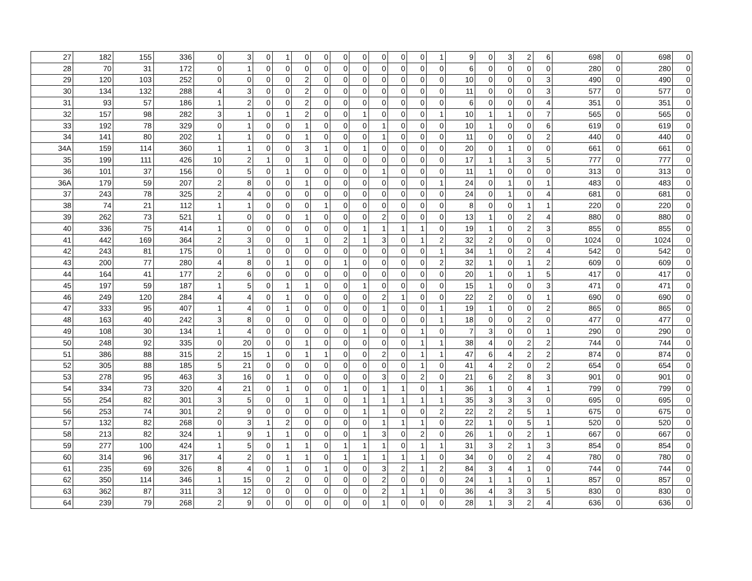| 27 | 182 | 155 | 336 | 0 | 3 | 0 | 1 | 0 | 0 | 0 | 0 | 0 | 0 | 0 | 1 | 9 | 0 | 3 | 2 | 6 | 698 | 0 | 698 | 0 |
| 28 | 70 | 31 | 172 | 0 | 1 | 0 | 0 | 0 | 0 | 0 | 0 | 0 | 0 | 0 | 0 | 6 | 0 | 0 | 0 | 0 | 280 | 0 | 280 | 0 |
| 29 | 120 | 103 | 252 | 0 | 0 | 0 | 0 | 2 | 0 | 0 | 0 | 0 | 0 | 0 | 0 | 10 | 0 | 0 | 0 | 3 | 490 | 0 | 490 | 0 |
| 30 | 134 | 132 | 288 | 4 | 3 | 0 | 0 | 2 | 0 | 0 | 0 | 0 | 0 | 0 | 0 | 11 | 0 | 0 | 0 | 3 | 577 | 0 | 577 | 0 |
| 31 | 93 | 57 | 186 | 1 | 2 | 0 | 0 | 2 | 0 | 0 | 0 | 0 | 0 | 0 | 0 | 6 | 0 | 0 | 0 | 4 | 351 | 0 | 351 | 0 |
| 32 | 157 | 98 | 282 | 3 | 1 | 0 | 1 | 2 | 0 | 0 | 1 | 0 | 0 | 0 | 1 | 10 | 1 | 1 | 0 | 7 | 565 | 0 | 565 | 0 |
| 33 | 192 | 78 | 329 | 0 | 1 | 0 | 0 | 1 | 0 | 0 | 0 | 1 | 0 | 0 | 0 | 10 | 1 | 0 | 0 | 6 | 619 | 0 | 619 | 0 |
| 34 | 141 | 80 | 202 | 1 | 1 | 0 | 0 | 1 | 0 | 0 | 0 | 1 | 0 | 0 | 0 | 11 | 0 | 0 | 0 | 2 | 440 | 0 | 440 | 0 |
| 34A | 159 | 114 | 360 | 1 | 1 | 0 | 0 | 3 | 1 | 0 | 1 | 0 | 0 | 0 | 0 | 20 | 0 | 1 | 0 | 0 | 661 | 0 | 661 | 0 |
| 35 | 199 | 111 | 426 | 10 | 2 | 1 | 0 | 1 | 0 | 0 | 0 | 0 | 0 | 0 | 0 | 17 | 1 | 1 | 3 | 5 | 777 | 0 | 777 | 0 |
| 36 | 101 | 37 | 156 | 0 | 5 | 0 | 1 | 0 | 0 | 0 | 0 | 1 | 0 | 0 | 0 | 11 | 1 | 0 | 0 | 0 | 313 | 0 | 313 | 0 |
| 36A | 179 | 59 | 207 | 2 | 8 | 0 | 0 | 1 | 0 | 0 | 0 | 0 | 0 | 0 | 1 | 24 | 0 | 1 | 0 | 1 | 483 | 0 | 483 | 0 |
| 37 | 243 | 78 | 325 | 2 | 4 | 0 | 0 | 0 | 0 | 0 | 0 | 0 | 0 | 0 | 0 | 24 | 0 | 1 | 0 | 4 | 681 | 0 | 681 | 0 |
| 38 | 74 | 21 | 112 | 1 | 1 | 0 | 0 | 0 | 1 | 0 | 0 | 0 | 0 | 0 | 0 | 8 | 0 | 0 | 1 | 1 | 220 | 0 | 220 | 0 |
| 39 | 262 | 73 | 521 | 1 | 0 | 0 | 0 | 1 | 0 | 0 | 0 | 2 | 0 | 0 | 0 | 13 | 1 | 0 | 2 | 4 | 880 | 0 | 880 | 0 |
| 40 | 336 | 75 | 414 | 1 | 0 | 0 | 0 | 0 | 0 | 0 | 1 | 1 | 1 | 1 | 0 | 19 | 1 | 0 | 2 | 3 | 855 | 0 | 855 | 0 |
| 41 | 442 | 169 | 364 | 2 | 3 | 0 | 0 | 1 | 0 | 2 | 1 | 3 | 0 | 1 | 2 | 32 | 2 | 0 | 0 | 0 | 1024 | 0 | 1024 | 0 |
| 42 | 243 | 81 | 175 | 0 | 1 | 0 | 0 | 0 | 0 | 0 | 0 | 0 | 0 | 0 | 1 | 34 | 1 | 0 | 2 | 4 | 542 | 0 | 542 | 0 |
| 43 | 200 | 77 | 280 | 4 | 8 | 0 | 1 | 0 | 0 | 1 | 0 | 0 | 0 | 0 | 2 | 32 | 1 | 0 | 1 | 2 | 609 | 0 | 609 | 0 |
| 44 | 164 | 41 | 177 | 2 | 6 | 0 | 0 | 0 | 0 | 0 | 0 | 0 | 0 | 0 | 0 | 20 | 1 | 0 | 1 | 5 | 417 | 0 | 417 | 0 |
| 45 | 197 | 59 | 187 | 1 | 5 | 0 | 1 | 1 | 0 | 0 | 1 | 0 | 0 | 0 | 0 | 15 | 1 | 0 | 0 | 3 | 471 | 0 | 471 | 0 |
| 46 | 249 | 120 | 284 | 4 | 4 | 0 | 1 | 0 | 0 | 0 | 0 | 2 | 1 | 0 | 0 | 22 | 2 | 0 | 0 | 1 | 690 | 0 | 690 | 0 |
| 47 | 333 | 95 | 407 | 1 | 4 | 0 | 1 | 0 | 0 | 0 | 0 | 1 | 0 | 0 | 1 | 19 | 1 | 0 | 0 | 2 | 865 | 0 | 865 | 0 |
| 48 | 163 | 40 | 242 | 3 | 8 | 0 | 0 | 0 | 0 | 0 | 0 | 0 | 0 | 0 | 1 | 18 | 0 | 0 | 2 | 0 | 477 | 0 | 477 | 0 |
| 49 | 108 | 30 | 134 | 1 | 4 | 0 | 0 | 0 | 0 | 0 | 1 | 0 | 0 | 1 | 0 | 7 | 3 | 0 | 0 | 1 | 290 | 0 | 290 | 0 |
| 50 | 248 | 92 | 335 | 0 | 20 | 0 | 0 | 1 | 0 | 0 | 0 | 0 | 0 | 1 | 1 | 38 | 4 | 0 | 2 | 2 | 744 | 0 | 744 | 0 |
| 51 | 386 | 88 | 315 | 2 | 15 | 1 | 0 | 1 | 1 | 0 | 0 | 2 | 0 | 1 | 1 | 47 | 6 | 4 | 2 | 2 | 874 | 0 | 874 | 0 |
| 52 | 305 | 88 | 185 | 5 | 21 | 0 | 0 | 0 | 0 | 0 | 0 | 0 | 0 | 1 | 0 | 41 | 4 | 2 | 0 | 2 | 654 | 0 | 654 | 0 |
| 53 | 278 | 95 | 463 | 3 | 16 | 0 | 1 | 0 | 0 | 0 | 0 | 3 | 0 | 2 | 0 | 21 | 6 | 2 | 8 | 3 | 901 | 0 | 901 | 0 |
| 54 | 334 | 73 | 320 | 4 | 21 | 0 | 1 | 0 | 0 | 1 | 0 | 1 | 1 | 0 | 1 | 36 | 1 | 0 | 4 | 1 | 799 | 0 | 799 | 0 |
| 55 | 254 | 82 | 301 | 3 | 5 | 0 | 0 | 1 | 0 | 0 | 1 | 1 | 1 | 1 | 1 | 35 | 3 | 3 | 3 | 0 | 695 | 0 | 695 | 0 |
| 56 | 253 | 74 | 301 | 2 | 9 | 0 | 0 | 0 | 0 | 0 | 1 | 1 | 0 | 0 | 2 | 22 | 2 | 2 | 5 | 1 | 675 | 0 | 675 | 0 |
| 57 | 132 | 82 | 268 | 0 | 3 | 1 | 2 | 0 | 0 | 0 | 0 | 1 | 1 | 1 | 0 | 22 | 1 | 0 | 5 | 1 | 520 | 0 | 520 | 0 |
| 58 | 213 | 82 | 324 | 1 | 9 | 1 | 1 | 0 | 0 | 0 | 1 | 3 | 0 | 2 | 0 | 26 | 1 | 0 | 2 | 1 | 667 | 0 | 667 | 0 |
| 59 | 277 | 100 | 424 | 1 | 5 | 0 | 1 | 1 | 0 | 1 | 1 | 1 | 0 | 1 | 1 | 31 | 3 | 2 | 1 | 3 | 854 | 0 | 854 | 0 |
| 60 | 314 | 96 | 317 | 4 | 2 | 0 | 1 | 1 | 0 | 1 | 1 | 1 | 1 | 1 | 0 | 34 | 0 | 0 | 2 | 4 | 780 | 0 | 780 | 0 |
| 61 | 235 | 69 | 326 | 8 | 4 | 0 | 1 | 0 | 1 | 0 | 0 | 3 | 2 | 1 | 2 | 84 | 3 | 4 | 1 | 0 | 744 | 0 | 744 | 0 |
| 62 | 350 | 114 | 346 | 1 | 15 | 0 | 2 | 0 | 0 | 0 | 0 | 2 | 0 | 0 | 0 | 24 | 1 | 1 | 0 | 1 | 857 | 0 | 857 | 0 |
| 63 | 362 | 87 | 311 | 3 | 12 | 0 | 0 | 0 | 0 | 0 | 0 | 2 | 1 | 1 | 0 | 36 | 4 | 3 | 3 | 5 | 830 | 0 | 830 | 0 |
| 64 | 239 | 79 | 268 | 2 | 9 | 0 | 0 | 0 | 0 | 0 | 0 | 1 | 0 | 0 | 0 | 28 | 1 | 3 | 2 | 4 | 636 | 0 | 636 | 0 |